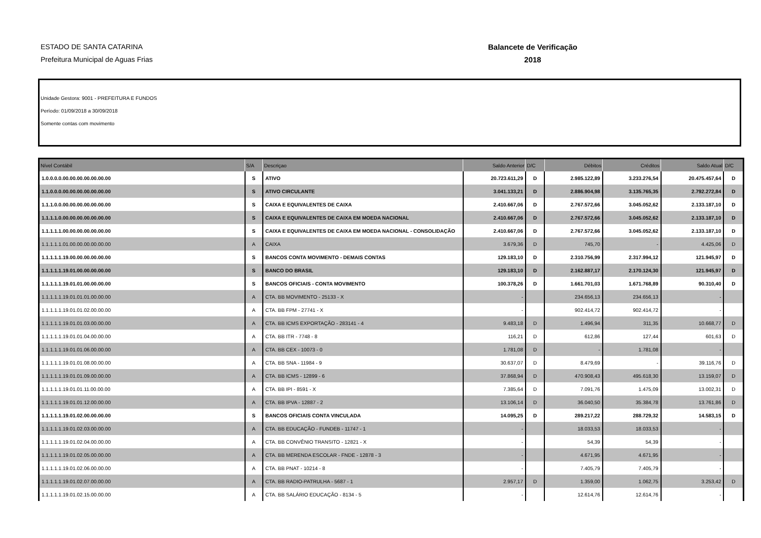ESTADO DE SANTA CATARINA
Prefeitura Municipal de Aguas Frias
Balancete de Verificação
2018
Unidade Gestora: 9001 - PREFEITURA E FUNDOS
Período: 01/09/2018 a 30/09/2018
Somente contas com movimento
| Nível Contábil | S/A | Descriçao | Saldo Anterior | D/C | Débitos | Créditos | Saldo Atual | D/C |
| --- | --- | --- | --- | --- | --- | --- | --- | --- |
| 1.0.0.0.0.00.00.00.00.00.00.00 | S | ATIVO | 20.723.611,29 | D | 2.985.122,89 | 3.233.276,54 | 20.475.457,64 | D |
| 1.1.0.0.0.00.00.00.00.00.00.00 | S | ATIVO CIRCULANTE | 3.041.133,21 | D | 2.886.904,98 | 3.135.765,35 | 2.792.272,84 | D |
| 1.1.1.0.0.00.00.00.00.00.00.00 | S | CAIXA E EQUIVALENTES DE CAIXA | 2.410.667,06 | D | 2.767.572,66 | 3.045.052,62 | 2.133.187,10 | D |
| 1.1.1.1.0.00.00.00.00.00.00.00 | S | CAIXA E EQUIVALENTES DE CAIXA EM MOEDA NACIONAL | 2.410.667,06 | D | 2.767.572,66 | 3.045.052,62 | 2.133.187,10 | D |
| 1.1.1.1.1.00.00.00.00.00.00.00 | S | CAIXA E EQUIVALENTES DE CAIXA EM MOEDA NACIONAL - CONSOLIDAÇÃO | 2.410.667,06 | D | 2.767.572,66 | 3.045.052,62 | 2.133.187,10 | D |
| 1.1.1.1.1.01.00.00.00.00.00.00 | A | CAIXA | 3.679,36 | D | 745,70 | - | 4.425,06 | D |
| 1.1.1.1.1.19.00.00.00.00.00.00 | S | BANCOS CONTA MOVIMENTO - DEMAIS CONTAS | 129.183,10 | D | 2.310.756,99 | 2.317.994,12 | 121.945,97 | D |
| 1.1.1.1.1.19.01.00.00.00.00.00 | S | BANCO DO BRASIL | 129.183,10 | D | 2.162.887,17 | 2.170.124,30 | 121.945,97 | D |
| 1.1.1.1.1.19.01.01.00.00.00.00 | S | BANCOS OFICIAIS - CONTA MOVIMENTO | 100.378,26 | D | 1.661.701,03 | 1.671.768,89 | 90.310,40 | D |
| 1.1.1.1.1.19.01.01.01.00.00.00 | A | CTA. BB MOVIMENTO - 25133 - X | - | | 234.656,13 | 234.656,13 | - | |
| 1.1.1.1.1.19.01.01.02.00.00.00 | A | CTA. BB FPM - 27741 - X | - | | 902.414,72 | 902.414,72 | - | |
| 1.1.1.1.1.19.01.01.03.00.00.00 | A | CTA. BB ICMS EXPORTAÇÃO - 283141 - 4 | 9.483,18 | D | 1.496,94 | 311,35 | 10.668,77 | D |
| 1.1.1.1.1.19.01.01.04.00.00.00 | A | CTA. BB ITR - 7748 - 8 | 116,21 | D | 612,86 | 127,44 | 601,63 | D |
| 1.1.1.1.1.19.01.01.06.00.00.00 | A | CTA. BB CEX - 10073 - 0 | 1.781,08 | D | - | 1.781,08 | - | |
| 1.1.1.1.1.19.01.01.08.00.00.00 | A | CTA. BB SNA - 11984 - 9 | 30.637,07 | D | 8.479,69 | - | 39.116,76 | D |
| 1.1.1.1.1.19.01.01.09.00.00.00 | A | CTA. BB ICMS - 12899 - 6 | 37.868,94 | D | 470.908,43 | 495.618,30 | 13.159,07 | D |
| 1.1.1.1.1.19.01.01.11.00.00.00 | A | CTA. BB IPI - 8591 - X | 7.385,64 | D | 7.091,76 | 1.475,09 | 13.002,31 | D |
| 1.1.1.1.1.19.01.01.12.00.00.00 | A | CTA. BB IPVA - 12887 - 2 | 13.106,14 | D | 36.040,50 | 35.384,78 | 13.761,86 | D |
| 1.1.1.1.1.19.01.02.00.00.00.00 | S | BANCOS OFICIAIS CONTA VINCULADA | 14.095,25 | D | 289.217,22 | 288.729,32 | 14.583,15 | D |
| 1.1.1.1.1.19.01.02.03.00.00.00 | A | CTA. BB EDUCAÇÃO - FUNDEB - 11747 - 1 | - | | 18.033,53 | 18.033,53 | - | |
| 1.1.1.1.1.19.01.02.04.00.00.00 | A | CTA. BB CONVÊNIO TRANSITO - 12821 - X | - | | 54,39 | 54,39 | - | |
| 1.1.1.1.1.19.01.02.05.00.00.00 | A | CTA. BB MERENDA ESCOLAR - FNDE - 12878 - 3 | - | | 4.671,95 | 4.671,95 | - | |
| 1.1.1.1.1.19.01.02.06.00.00.00 | A | CTA. BB PNAT - 10214 - 8 | - | | 7.405,79 | 7.405,79 | - | |
| 1.1.1.1.1.19.01.02.07.00.00.00 | A | CTA. BB RADIO-PATRULHA - 5687 - 1 | 2.957,17 | D | 1.359,00 | 1.062,75 | 3.253,42 | D |
| 1.1.1.1.1.19.01.02.15.00.00.00 | A | CTA. BB SALÁRIO EDUCAÇÃO - 8134 - 5 | - | | 12.614,76 | 12.614,76 | - | |